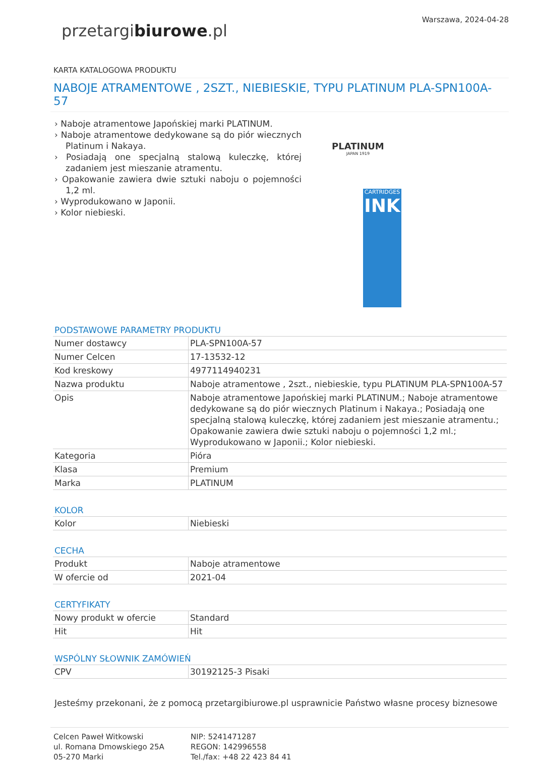przetargibiurowe.pl
Warszawa, 2024-04-28
KARTA KATALOGOWA PRODUKTU
NABOJE ATRAMENTOWE , 2SZT., NIEBIESKIE, TYPU PLATINUM PLA-SPN100A-57
› Naboje atramentowe Japońskiej marki PLATINUM.
› Naboje atramentowe dedykowane są do piór wiecznych Platinum i Nakaya.
› Posiadają one specjalną stalową kuleczkę, której zadaniem jest mieszanie atramentu.
› Opakowanie zawiera dwie sztuki naboju o pojemności 1,2 ml.
› Wyprodukowano w Japonii.
› Kolor niebieski.
PLATINUM
JAPAN 1919
CARTRIDGES
INK
PODSTAWOWE PARAMETRY PRODUKTU
| Numer dostawcy | PLA-SPN100A-57 |
| Numer Celcen | 17-13532-12 |
| Kod kreskowy | 4977114940231 |
| Nazwa produktu | Naboje atramentowe , 2szt., niebieskie, typu PLATINUM PLA-SPN100A-57 |
| Opis | Naboje atramentowe Japońskiej marki PLATINUM.; Naboje atramentowe dedykowane są do piór wiecznych Platinum i Nakaya.; Posiadają one specjalną stalową kuleczkę, której zadaniem jest mieszanie atramentu.; Opakowanie zawiera dwie sztuki naboju o pojemności 1,2 ml.; Wyprodukowano w Japonii.; Kolor niebieski. |
| Kategoria | Pióra |
| Klasa | Premium |
| Marka | PLATINUM |
KOLOR
| Kolor | Niebieski |
CECHA
| Produkt | Naboje atramentowe |
| W ofercie od | 2021-04 |
CERTYFIKATY
| Nowy produkt w ofercie | Standard |
| Hit | Hit |
WSPÓLNY SŁOWNIK ZAMÓWIEŃ
| CPV | 30192125-3 Pisaki |
Jesteśmy przekonani, że z pomocą przetargibiurowe.pl usprawnicie Państwo własne procesy biznesowe
Celcen Paweł Witkowski
ul. Romana Dmowskiego 25A
05-270 Marki
NIP: 5241471287
REGON: 142996558
Tel./fax: +48 22 423 84 41